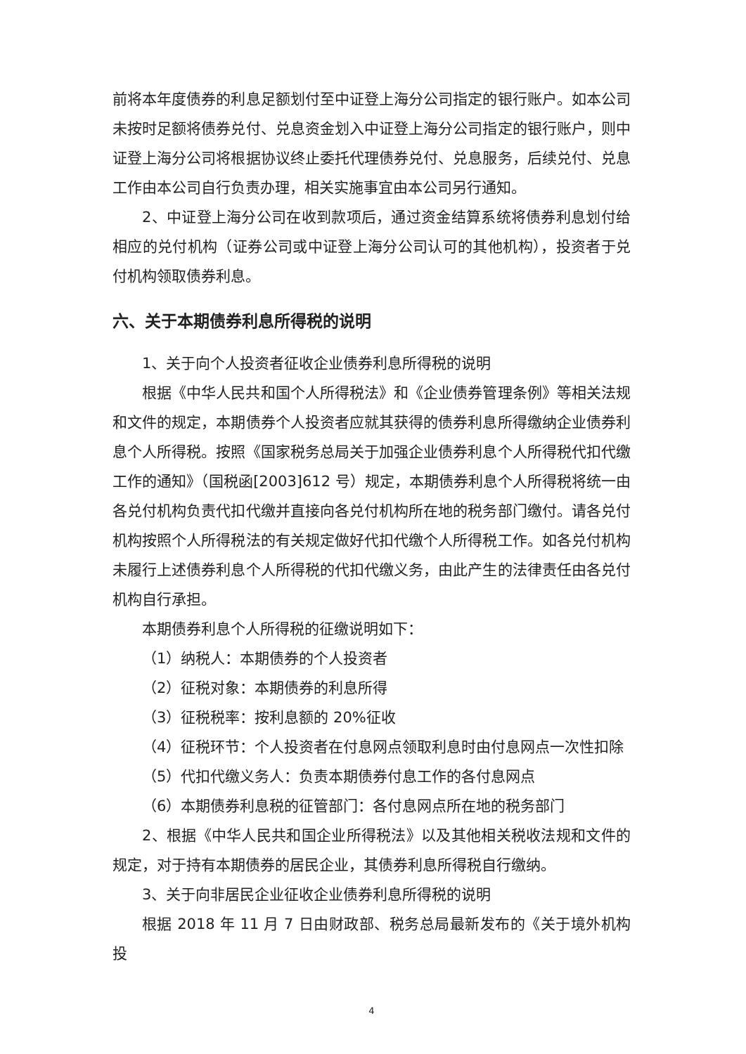前将本年度债券的利息足额划付至中证登上海分公司指定的银行账户。如本公司未按时足额将债券兑付、兑息资金划入中证登上海分公司指定的银行账户，则中证登上海分公司将根据协议终止委托代理债券兑付、兑息服务，后续兑付、兑息工作由本公司自行负责办理，相关实施事宜由本公司另行通知。
2、中证登上海分公司在收到款项后，通过资金结算系统将债券利息划付给相应的兑付机构（证券公司或中证登上海分公司认可的其他机构），投资者于兑付机构领取债券利息。
六、关于本期债券利息所得税的说明
1、关于向个人投资者征收企业债券利息所得税的说明
根据《中华人民共和国个人所得税法》和《企业债券管理条例》等相关法规和文件的规定，本期债券个人投资者应就其获得的债券利息所得缴纳企业债券利息个人所得税。按照《国家税务总局关于加强企业债券利息个人所得税代扣代缴工作的通知》（国税函[2003]612 号）规定，本期债券利息个人所得税将统一由各兑付机构负责代扣代缴并直接向各兑付机构所在地的税务部门缴付。请各兑付机构按照个人所得税法的有关规定做好代扣代缴个人所得税工作。如各兑付机构未履行上述债券利息个人所得税的代扣代缴义务，由此产生的法律责任由各兑付机构自行承担。
本期债券利息个人所得税的征缴说明如下：
（1）纳税人：本期债券的个人投资者
（2）征税对象：本期债券的利息所得
（3）征税税率：按利息额的 20%征收
（4）征税环节：个人投资者在付息网点领取利息时由付息网点一次性扣除
（5）代扣代缴义务人：负责本期债券付息工作的各付息网点
（6）本期债券利息税的征管部门：各付息网点所在地的税务部门
2、根据《中华人民共和国企业所得税法》以及其他相关税收法规和文件的规定，对于持有本期债券的居民企业，其债券利息所得税自行缴纳。
3、关于向非居民企业征收企业债券利息所得税的说明
根据 2018 年 11 月 7 日由财政部、税务总局最新发布的《关于境外机构投
4